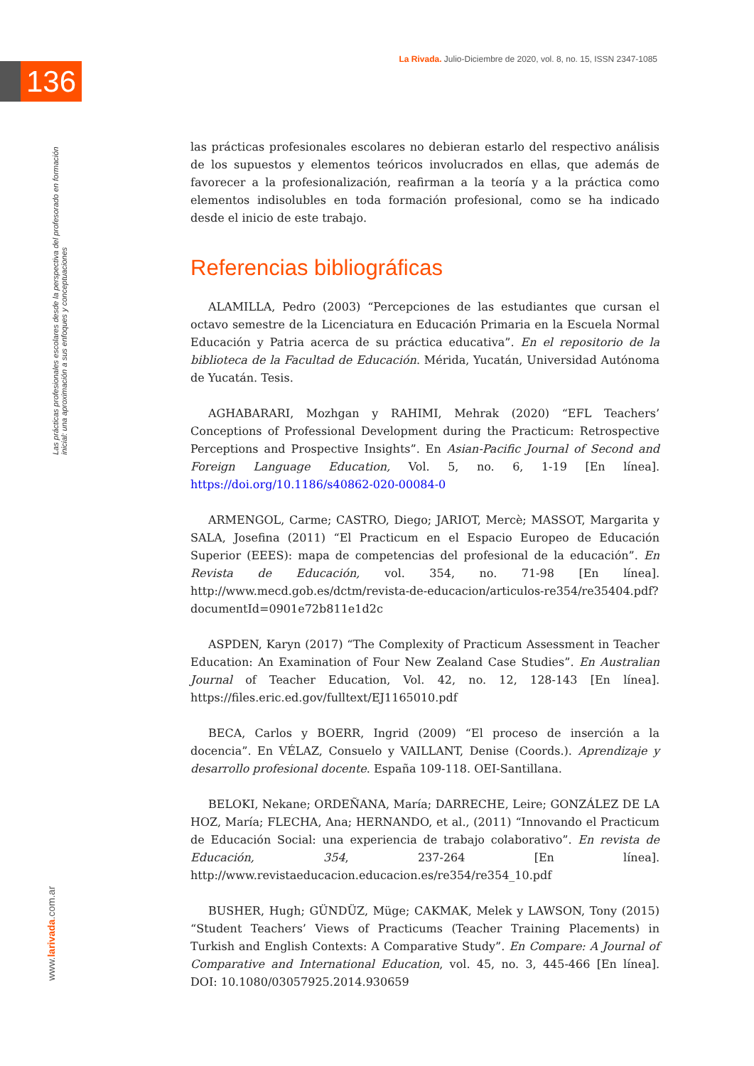136
La Rivada. Julio-Diciembre de 2020, vol. 8, no. 15, ISSN 2347-1085
Las prácticas profesionales escolares desde la perspectiva del profesorado en formación inicial: una aproximación a sus enfoques y conceptuaciones
www.larivada.com.ar
las prácticas profesionales escolares no debieran estarlo del respectivo análisis de los supuestos y elementos teóricos involucrados en ellas, que además de favorecer a la profesionalización, reafirman a la teoría y a la práctica como elementos indisolubles en toda formación profesional, como se ha indicado desde el inicio de este trabajo.
Referencias bibliográficas
ALAMILLA, Pedro (2003) “Percepciones de las estudiantes que cursan el octavo semestre de la Licenciatura en Educación Primaria en la Escuela Normal Educación y Patria acerca de su práctica educativa”. En el repositorio de la biblioteca de la Facultad de Educación. Mérida, Yucatán, Universidad Autónoma de Yucatán. Tesis.
AGHABARARI, Mozhgan y RAHIMI, Mehrak (2020) “EFL Teachers’ Conceptions of Professional Development during the Practicum: Retrospective Perceptions and Prospective Insights”. En Asian-Pacific Journal of Second and Foreign Language Education, Vol. 5, no. 6, 1-19 [En línea]. https://doi.org/10.1186/s40862-020-00084-0
ARMENGOL, Carme; CASTRO, Diego; JARIOT, Mercè; MASSOT, Margarita y SALA, Josefina (2011) “El Practicum en el Espacio Europeo de Educación Superior (EEES): mapa de competencias del profesional de la educación”. En Revista de Educación, vol. 354, no. 71-98 [En línea]. http://www.mecd.gob.es/dctm/revista-de-educacion/articulos-re354/re35404.pdf?documentId=0901e72b811e1d2c
ASPDEN, Karyn (2017) “The Complexity of Practicum Assessment in Teacher Education: An Examination of Four New Zealand Case Studies”. En Australian Journal of Teacher Education, Vol. 42, no. 12, 128-143 [En línea]. https://files.eric.ed.gov/fulltext/EJ1165010.pdf
BECA, Carlos y BOERR, Ingrid (2009) “El proceso de inserción a la docencia”. En VÉLAZ, Consuelo y VAILLANT, Denise (Coords.). Aprendizaje y desarrollo profesional docente. España 109-118. OEI-Santillana.
BELOKI, Nekane; ORDEÑANA, María; DARRECHE, Leire; GONZÁLEZ DE LA HOZ, María; FLECHA, Ana; HERNANDO, et al., (2011) “Innovando el Practicum de Educación Social: una experiencia de trabajo colaborativo”. En revista de Educación, 354, 237-264 [En línea]. http://www.revistaeducacion.educacion.es/re354/re354_10.pdf
BUSHER, Hugh; GÜNDÜZ, Müge; CAKMAK, Melek y LAWSON, Tony (2015) “Student Teachers’ Views of Practicums (Teacher Training Placements) in Turkish and English Contexts: A Comparative Study”. En Compare: A Journal of Comparative and International Education, vol. 45, no. 3, 445-466 [En línea]. DOI: 10.1080/03057925.2014.930659